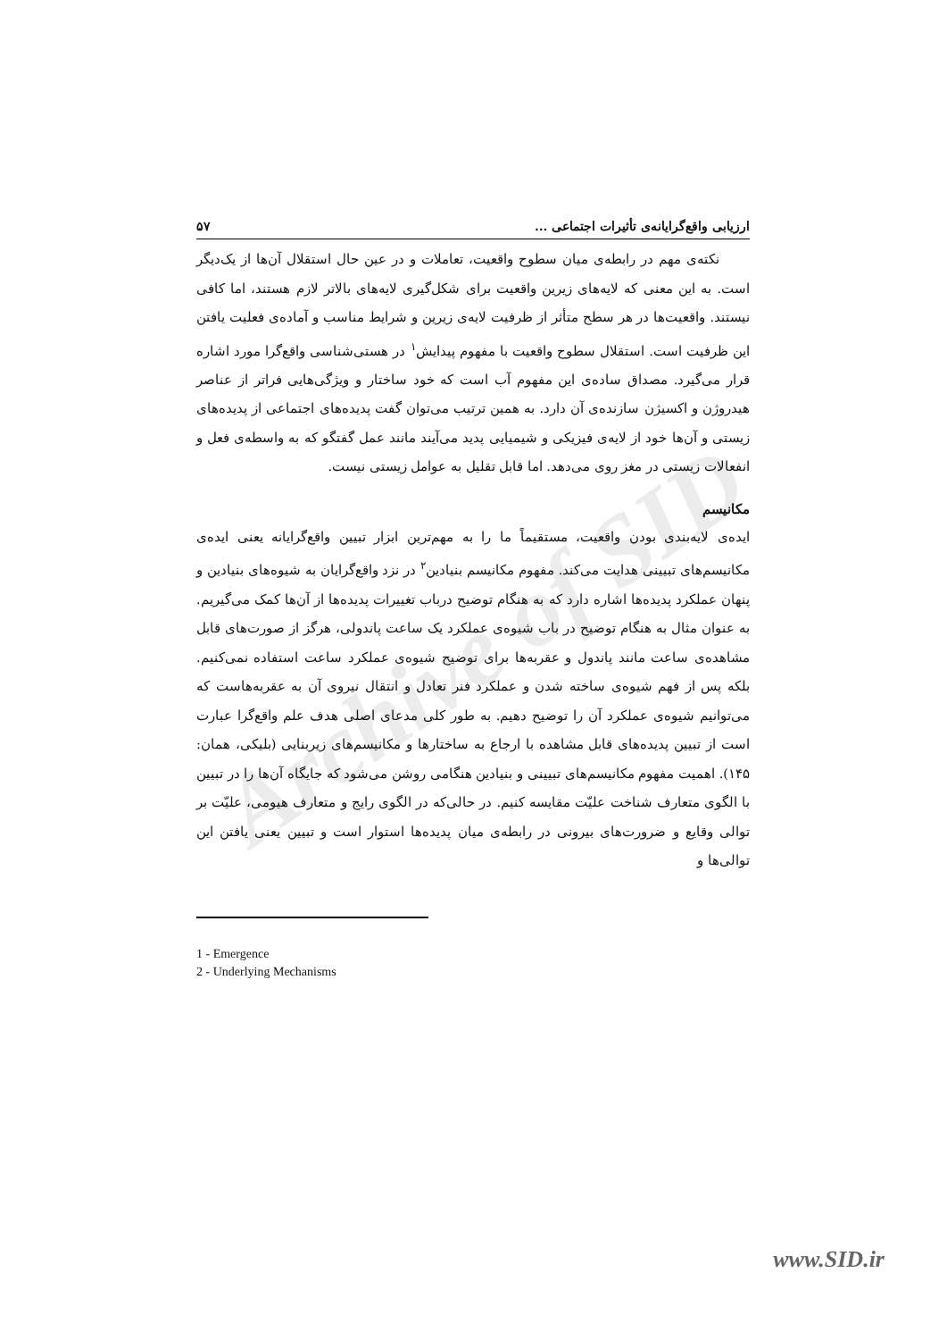Archive of SID
ارزیابی واقع‌گرایانه‌ی تأثیرات اجتماعی ... ۵۷
نکته‌ی مهم در رابطه‌ی میان سطوح واقعیت، تعاملات و در عین حال استقلال آن‌ها از یک‌دیگر است. به این معنی که لایه‌های زیرین واقعیت برای شکل‌گیری لایه‌های بالاتر لازم هستند، اما کافی نیستند. واقعیت‌ها در هر سطح متأثر از ظرفیت لایه‌ی زیرین و شرایط مناسب و آماده‌ی فعلیت یافتن این ظرفیت است. استقلال سطوح واقعیت با مفهوم پیدایش<sup>۱</sup> در هستی‌شناسی واقع‌گرا مورد اشاره قرار می‌گیرد. مصداق ساده‌ی این مفهوم آب است که خود ساختار و ویژگی‌هایی فراتر از عناصر هیدروژن و اکسیژن سازنده‌ی آن دارد. به همین ترتیب می‌توان گفت پدیده‌های اجتماعی از پدیده‌های زیستی و آن‌ها خود از لایه‌ی فیزیکی و شیمیایی پدید می‌آیند مانند عمل گفتگو که به واسطه‌ی فعل و انفعالات زیستی در مغز روی می‌دهد. اما قابل تقلیل به عوامل زیستی نیست.
مکانیسم
ایده‌ی لایه‌بندی بودن واقعیت، مستقیماً ما را به مهم‌ترین ابزار تبیین واقع‌گرایانه یعنی ایده‌ی مکانیسم‌های تبیینی هدایت می‌کند. مفهوم مکانیسم بنیادین<sup>۲</sup> در نزد واقع‌گرایان به شیوه‌های بنیادین و پنهان عملکرد پدیده‌ها اشاره دارد که به هنگام توضیح درباب تغییرات پدیده‌ها از آن‌ها کمک می‌گیریم. به عنوان مثال به هنگام توضیح در باب شیوه‌ی عملکرد یک ساعت پاندولی، هرگز از صورت‌های قابل مشاهده‌ی ساعت مانند پاندول و عقربه‌ها برای توضیح شیوه‌ی عملکرد ساعت استفاده نمی‌کنیم. بلکه پس از فهم شیوه‌ی ساخته شدن و عملکرد فنر تعادل و انتقال نیروی آن به عقربه‌هاست که می‌توانیم شیوه‌ی عملکرد آن را توضیح دهیم. به طور کلی مدعای اصلی هدف علم واقع‌گرا عبارت است از تبیین پدیده‌های قابل مشاهده با ارجاع به ساختارها و مکانیسم‌های زیربنایی (بلیکی، همان: ۱۴۵). اهمیت مفهوم مکانیسم‌های تبیینی و بنیادین هنگامی روشن می‌شود که جایگاه آن‌ها را در تبیین با الگوی متعارف شناخت علیّت مقایسه کنیم. در حالی‌که در الگوی رایج و متعارف هیومی، علیّت بر توالی وقایع و ضرورت‌های بیرونی در رابطه‌ی میان پدیده‌ها استوار است و تبیین یعنی یافتن این توالی‌ها و
1 - Emergence
2 - Underlying Mechanisms
www.SID.ir